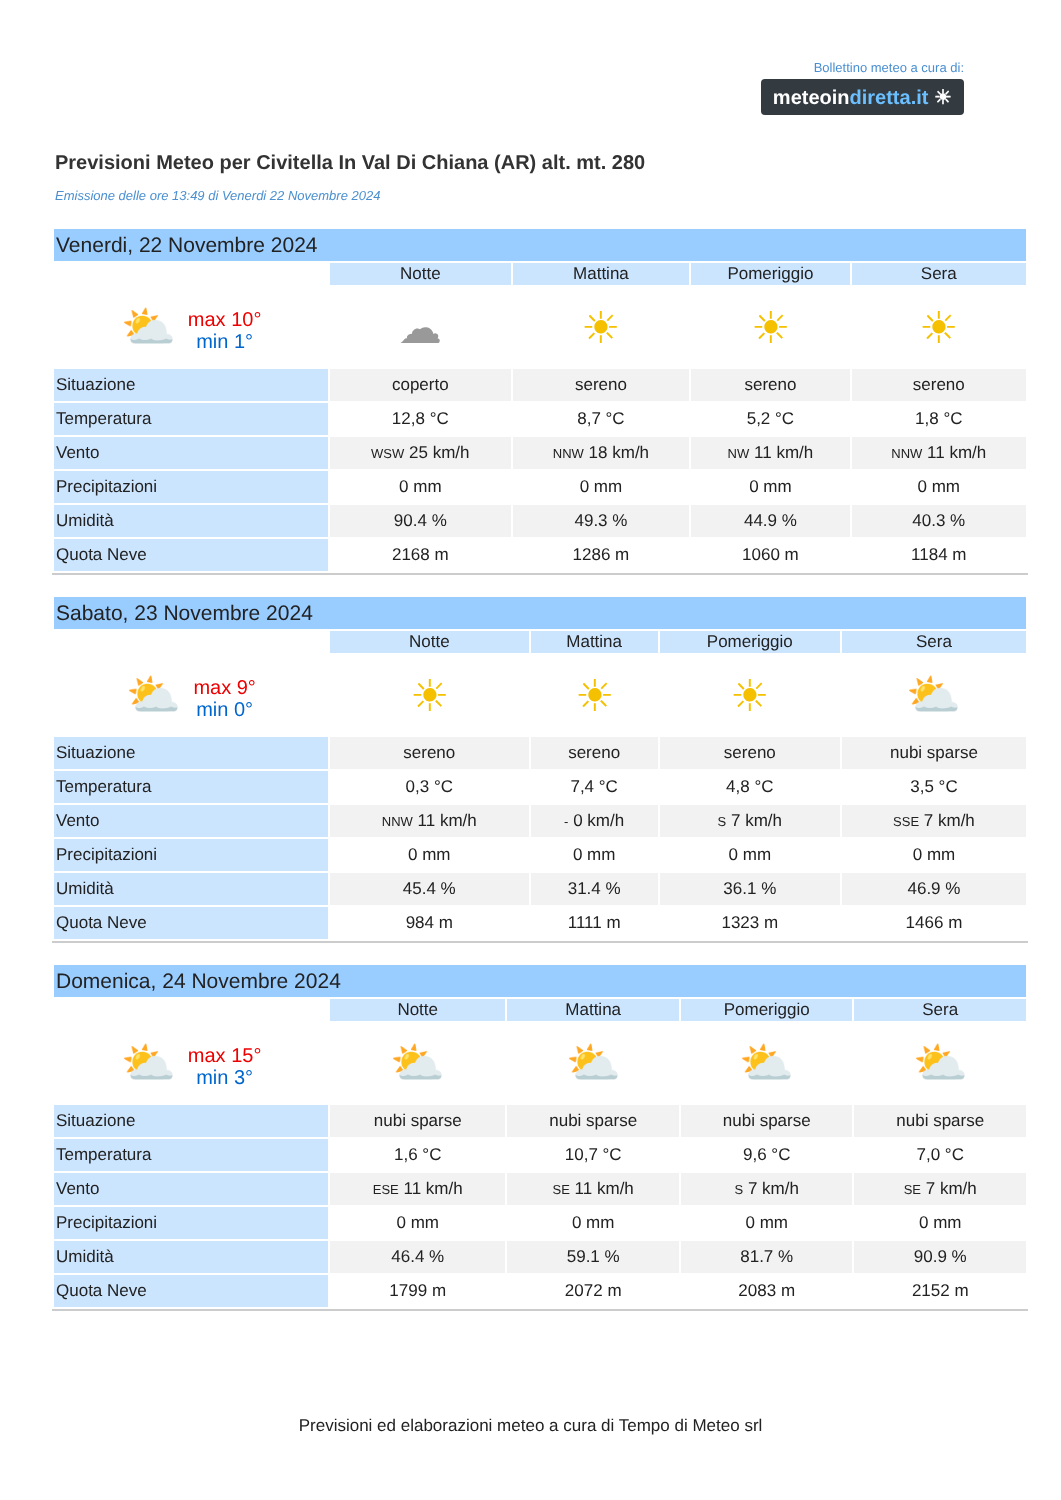Bollettino meteo a cura di:
meteoindiretta.it ☀
Previsioni Meteo per Civitella In Val Di Chiana (AR) alt. mt. 280
Emissione delle ore 13:49 di Venerdi 22 Novembre 2024
| Venerdi, 22 Novembre 2024 | | | | |
| --- | --- | --- | --- | --- |
| | Notte | Mattina | Pomeriggio | Sera |
| ⛅ max 10° min 1° | ☁ | ☀ | ☀ | ☀ |
| Situazione | coperto | sereno | sereno | sereno |
| Temperatura | 12,8 °C | 8,7 °C | 5,2 °C | 1,8 °C |
| Vento | WSW 25 km/h | NNW 18 km/h | NW 11 km/h | NNW 11 km/h |
| Precipitazioni | 0 mm | 0 mm | 0 mm | 0 mm |
| Umidità | 90.4 % | 49.3 % | 44.9 % | 40.3 % |
| Quota Neve | 2168 m | 1286 m | 1060 m | 1184 m |
| Sabato, 23 Novembre 2024 | | | | |
| --- | --- | --- | --- | --- |
| | Notte | Mattina | Pomeriggio | Sera |
| ⛅ max 9° min 0° | ☀ | ☀ | ☀ | ⛅ |
| Situazione | sereno | sereno | sereno | nubi sparse |
| Temperatura | 0,3 °C | 7,4 °C | 4,8 °C | 3,5 °C |
| Vento | NNW 11 km/h | - 0 km/h | S 7 km/h | SSE 7 km/h |
| Precipitazioni | 0 mm | 0 mm | 0 mm | 0 mm |
| Umidità | 45.4 % | 31.4 % | 36.1 % | 46.9 % |
| Quota Neve | 984 m | 1111 m | 1323 m | 1466 m |
| Domenica, 24 Novembre 2024 | | | | |
| --- | --- | --- | --- | --- |
| | Notte | Mattina | Pomeriggio | Sera |
| ⛅ max 15° min 3° | ⛅ | ⛅ | ⛅ | ⛅ |
| Situazione | nubi sparse | nubi sparse | nubi sparse | nubi sparse |
| Temperatura | 1,6 °C | 10,7 °C | 9,6 °C | 7,0 °C |
| Vento | ESE 11 km/h | SE 11 km/h | S 7 km/h | SE 7 km/h |
| Precipitazioni | 0 mm | 0 mm | 0 mm | 0 mm |
| Umidità | 46.4 % | 59.1 % | 81.7 % | 90.9 % |
| Quota Neve | 1799 m | 2072 m | 2083 m | 2152 m |
Previsioni ed elaborazioni meteo a cura di Tempo di Meteo srl